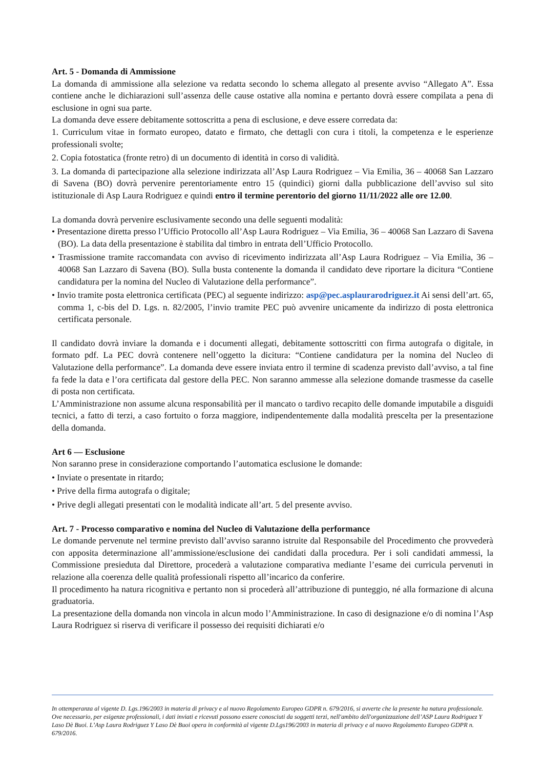Art. 5 - Domanda di Ammissione
La domanda di ammissione alla selezione va redatta secondo lo schema allegato al presente avviso “Allegato A”. Essa contiene anche le dichiarazioni sull’assenza delle cause ostative alla nomina e pertanto dovrà essere compilata a pena di esclusione in ogni sua parte.
La domanda deve essere debitamente sottoscritta a pena di esclusione, e deve essere corredata da:
1. Curriculum vitae in formato europeo, datato e firmato, che dettagli con cura i titoli, la competenza e le esperienze professionali svolte;
2. Copia fotostatica (fronte retro) di un documento di identità in corso di validità.
3. La domanda di partecipazione alla selezione indirizzata all’Asp Laura Rodriguez – Via Emilia, 36 – 40068 San Lazzaro di Savena (BO) dovrà pervenire perentoriamente entro 15 (quindici) giorni dalla pubblicazione dell’avviso sul sito istituzionale di Asp Laura Rodriguez e quindi entro il termine perentorio del giorno 11/11/2022 alle ore 12.00.
La domanda dovrà pervenire esclusivamente secondo una delle seguenti modalità:
• Presentazione diretta presso l’Ufficio Protocollo all’Asp Laura Rodriguez – Via Emilia, 36 – 40068 San Lazzaro di Savena (BO). La data della presentazione è stabilita dal timbro in entrata dell’Ufficio Protocollo.
• Trasmissione tramite raccomandata con avviso di ricevimento indirizzata all’Asp Laura Rodriguez – Via Emilia, 36 – 40068 San Lazzaro di Savena (BO). Sulla busta contenente la domanda il candidato deve riportare la dicitura “Contiene candidatura per la nomina del Nucleo di Valutazione della performance”.
• Invio tramite posta elettronica certificata (PEC) al seguente indirizzo: asp@pec.asplaurarodriguez.it Ai sensi dell’art. 65, comma 1, c-bis del D. Lgs. n. 82/2005, l’invio tramite PEC può avvenire unicamente da indirizzo di posta elettronica certificata personale.
Il candidato dovrà inviare la domanda e i documenti allegati, debitamente sottoscritti con firma autografa o digitale, in formato pdf. La PEC dovrà contenere nell’oggetto la dicitura: “Contiene candidatura per la nomina del Nucleo di Valutazione della performance”. La domanda deve essere inviata entro il termine di scadenza previsto dall’avviso, a tal fine fa fede la data e l’ora certificata dal gestore della PEC. Non saranno ammesse alla selezione domande trasmesse da caselle di posta non certificata.
L’Amministrazione non assume alcuna responsabilità per il mancato o tardivo recapito delle domande imputabile a disguidi tecnici, a fatto di terzi, a caso fortuito o forza maggiore, indipendentemente dalla modalità prescelta per la presentazione della domanda.
Art 6 — Esclusione
Non saranno prese in considerazione comportando l’automatica esclusione le domande:
• Inviate o presentate in ritardo;
• Prive della firma autografa o digitale;
• Prive degli allegati presentati con le modalità indicate all’art. 5 del presente avviso.
Art. 7 - Processo comparativo e nomina del Nucleo di Valutazione della performance
Le domande pervenute nel termine previsto dall’avviso saranno istruite dal Responsabile del Procedimento che provvederà con apposita determinazione all’ammissione/esclusione dei candidati dalla procedura. Per i soli candidati ammessi, la Commissione presieduta dal Direttore, procederà a valutazione comparativa mediante l’esame dei curricula pervenuti in relazione alla coerenza delle qualità professionali rispetto all’incarico da conferire.
Il procedimento ha natura ricognitiva e pertanto non si procederà all’attribuzione di punteggio, né alla formazione di alcuna graduatoria.
La presentazione della domanda non vincola in alcun modo l’Amministrazione. In caso di designazione e/o di nomina l’Asp Laura Rodriguez si riserva di verificare il possesso dei requisiti dichiarati e/o
In ottemperanza al vigente D. Lgs.196/2003 in materia di privacy e al nuovo Regolamento Europeo GDPR n. 679/2016, si avverte che la presente ha natura professionale. Ove necessario, per esigenze professionali, i dati inviati e ricevuti possono essere conosciuti da soggetti terzi, nell'ambito dell'organizzazione dell’ASP Laura Rodriguez Y Laso Dè Buoi. L’Asp Laura Rodriguez Y Laso Dè Buoi opera in conformità al vigente D.Lgs196/2003 in materia di privacy e al nuovo Regolamento Europeo GDPR n. 679/2016.